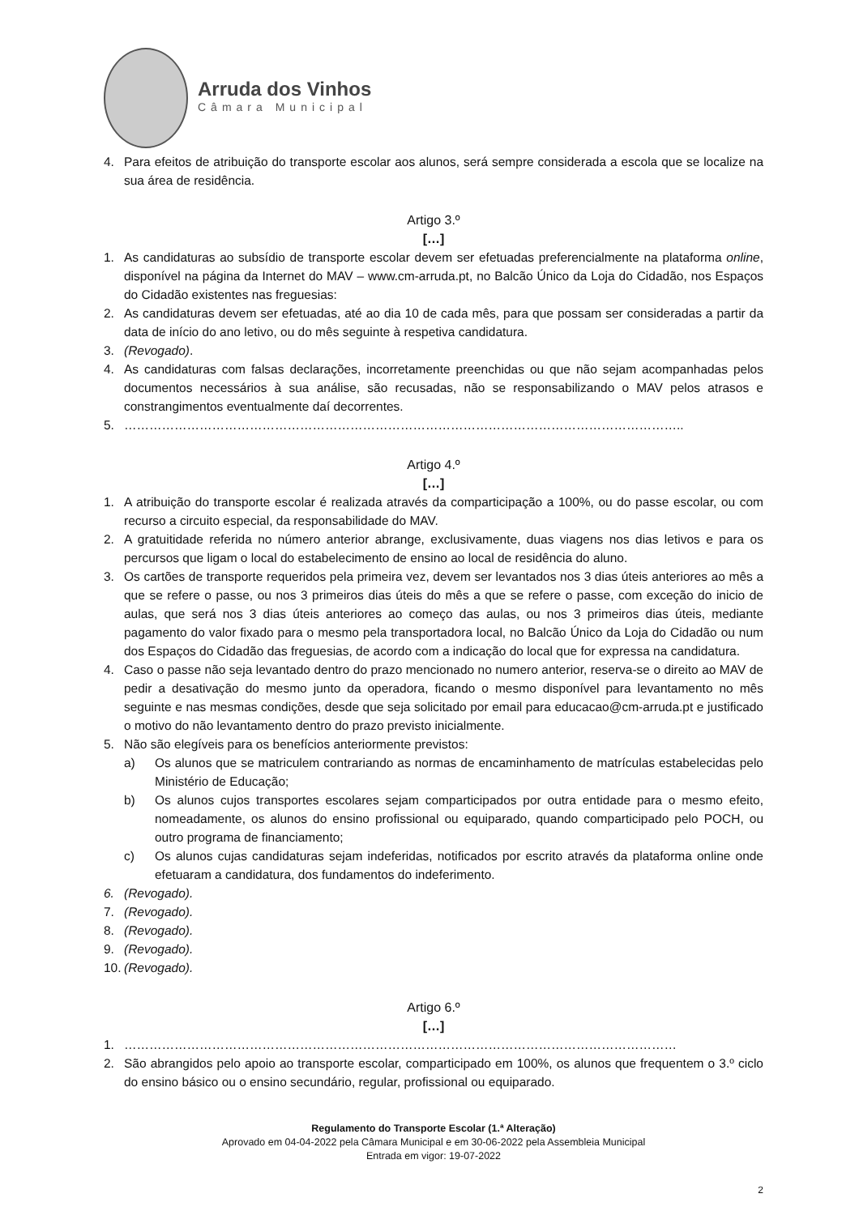Arruda dos Vinhos
Câmara Municipal
4. Para efeitos de atribuição do transporte escolar aos alunos, será sempre considerada a escola que se localize na sua área de residência.
Artigo 3.º
[…]
1. As candidaturas ao subsídio de transporte escolar devem ser efetuadas preferencialmente na plataforma online, disponível na página da Internet do MAV – www.cm-arruda.pt, no Balcão Único da Loja do Cidadão, nos Espaços do Cidadão existentes nas freguesias:
2. As candidaturas devem ser efetuadas, até ao dia 10 de cada mês, para que possam ser consideradas a partir da data de início do ano letivo, ou do mês seguinte à respetiva candidatura.
3. (Revogado).
4. As candidaturas com falsas declarações, incorretamente preenchidas ou que não sejam acompanhadas pelos documentos necessários à sua análise, são recusadas, não se responsabilizando o MAV pelos atrasos e constrangimentos eventualmente daí decorrentes.
5. ……………………………………………………………………………………………………………………..
Artigo 4.º
[…]
1. A atribuição do transporte escolar é realizada através da comparticipação a 100%, ou do passe escolar, ou com recurso a circuito especial, da responsabilidade do MAV.
2. A gratuitidade referida no número anterior abrange, exclusivamente, duas viagens nos dias letivos e para os percursos que ligam o local do estabelecimento de ensino ao local de residência do aluno.
3. Os cartões de transporte requeridos pela primeira vez, devem ser levantados nos 3 dias úteis anteriores ao mês a que se refere o passe, ou nos 3 primeiros dias úteis do mês a que se refere o passe, com exceção do inicio de aulas, que será nos 3 dias úteis anteriores ao começo das aulas, ou nos 3 primeiros dias úteis, mediante pagamento do valor fixado para o mesmo pela transportadora local, no Balcão Único da Loja do Cidadão ou num dos Espaços do Cidadão das freguesias, de acordo com a indicação do local que for expressa na candidatura.
4. Caso o passe não seja levantado dentro do prazo mencionado no numero anterior, reserva-se o direito ao MAV de pedir a desativação do mesmo junto da operadora, ficando o mesmo disponível para levantamento no mês seguinte e nas mesmas condições, desde que seja solicitado por email para educacao@cm-arruda.pt e justificado o motivo do não levantamento dentro do prazo previsto inicialmente.
5. Não são elegíveis para os benefícios anteriormente previstos:
a) Os alunos que se matriculem contrariando as normas de encaminhamento de matrículas estabelecidas pelo Ministério de Educação;
b) Os alunos cujos transportes escolares sejam comparticipados por outra entidade para o mesmo efeito, nomeadamente, os alunos do ensino profissional ou equiparado, quando comparticipado pelo POCH, ou outro programa de financiamento;
c) Os alunos cujas candidaturas sejam indeferidas, notificados por escrito através da plataforma online onde efetuaram a candidatura, dos fundamentos do indeferimento.
6. (Revogado).
7. (Revogado).
8. (Revogado).
9. (Revogado).
10. (Revogado).
Artigo 6.º
[…]
1. ……………………………………………………………………………………………………………………
2. São abrangidos pelo apoio ao transporte escolar, comparticipado em 100%, os alunos que frequentem o 3.º ciclo do ensino básico ou o ensino secundário, regular, profissional ou equiparado.
Regulamento do Transporte Escolar (1.ª Alteração)
Aprovado em 04-04-2022 pela Câmara Municipal e em 30-06-2022 pela Assembleia Municipal
Entrada em vigor: 19-07-2022
2